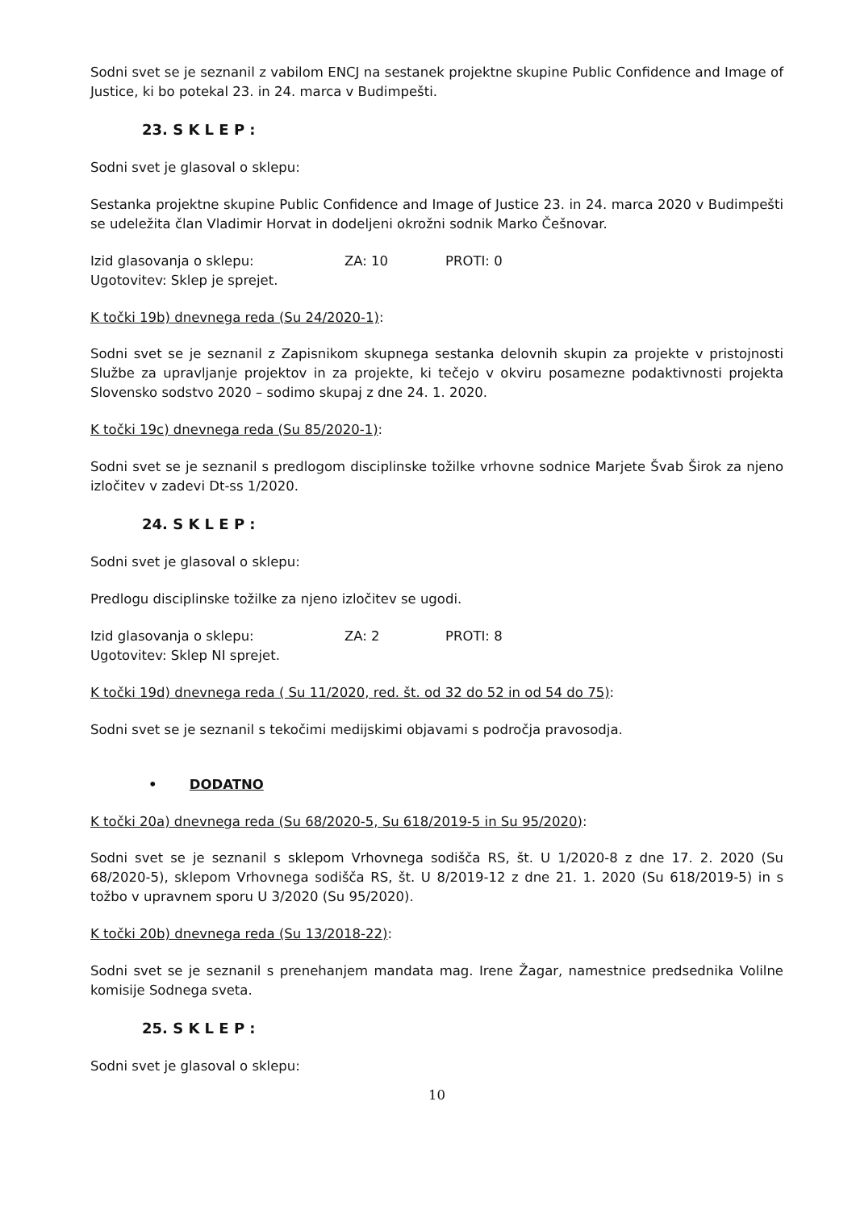Sodni svet se je seznanil z vabilom ENCJ na sestanek projektne skupine Public Confidence and Image of Justice, ki bo potekal 23. in 24. marca v Budimpešti.
23. S K L E P :
Sodni svet je glasoval o sklepu:
Sestanka projektne skupine Public Confidence and Image of Justice 23. in 24. marca 2020 v Budimpešti se udeležita član Vladimir Horvat in dodeljeni okrožni sodnik Marko Češnovar.
Izid glasovanja o sklepu: ZA: 10 PROTI: 0
Ugotovitev: Sklep je sprejet.
K točki 19b) dnevnega reda (Su 24/2020-1):
Sodni svet se je seznanil z Zapisnikom skupnega sestanka delovnih skupin za projekte v pristojnosti Službe za upravljanje projektov in za projekte, ki tečejo v okviru posamezne podaktivnosti projekta Slovensko sodstvo 2020 – sodimo skupaj z dne 24. 1. 2020.
K točki 19c) dnevnega reda (Su 85/2020-1):
Sodni svet se je seznanil s predlogom disciplinske tožilke vrhovne sodnice Marjete Švab Širok za njeno izločitev v zadevi Dt-ss 1/2020.
24. S K L E P :
Sodni svet je glasoval o sklepu:
Predlogu disciplinske tožilke za njeno izločitev se ugodi.
Izid glasovanja o sklepu: ZA: 2 PROTI: 8
Ugotovitev: Sklep NI sprejet.
K točki 19d) dnevnega reda ( Su 11/2020, red. št. od 32 do 52 in od 54 do 75):
Sodni svet se je seznanil s tekočimi medijskimi objavami s področja pravosodja.
• DODATNO
K točki 20a) dnevnega reda (Su 68/2020-5, Su 618/2019-5 in Su 95/2020):
Sodni svet se je seznanil s sklepom Vrhovnega sodišča RS, št. U 1/2020-8 z dne 17. 2. 2020 (Su 68/2020-5), sklepom Vrhovnega sodišča RS, št. U 8/2019-12 z dne 21. 1. 2020 (Su 618/2019-5) in s tožbo v upravnem sporu U 3/2020 (Su 95/2020).
K točki 20b) dnevnega reda (Su 13/2018-22):
Sodni svet se je seznanil s prenehanjem mandata mag. Irene Žagar, namestnice predsednika Volilne komisije Sodnega sveta.
25. S K L E P :
Sodni svet je glasoval o sklepu:
10